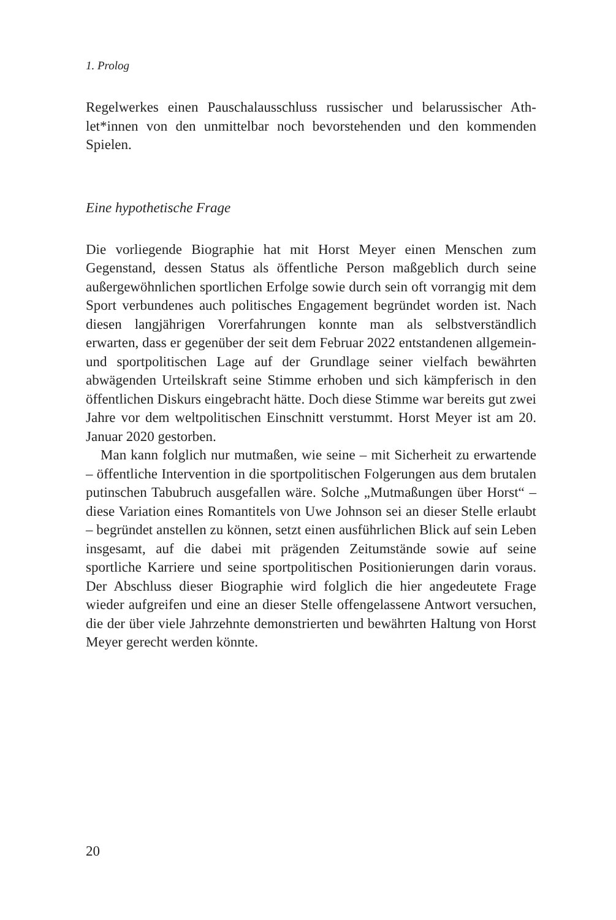1. Prolog
Regelwerkes einen Pauschalausschluss russischer und belarussischer Ath­let*innen von den unmittelbar noch bevorstehenden und den kommenden Spielen.
Eine hypothetische Frage
Die vorliegende Biographie hat mit Horst Meyer einen Menschen zum Gegenstand, dessen Status als öffentliche Person maßgeblich durch seine außergewöhnlichen sportlichen Erfolge sowie durch sein oft vorrangig mit dem Sport verbundenes auch politisches Engagement begründet worden ist. Nach diesen langjährigen Vorerfahrungen konnte man als selbstver­ständlich erwarten, dass er gegenüber der seit dem Februar 2022 entstande­nen allgemein- und sportpolitischen Lage auf der Grundlage seiner vielfach bewährten abwägenden Urteilskraft seine Stimme erhoben und sich kämp­ferisch in den öffentlichen Diskurs eingebracht hätte. Doch diese Stimme war bereits gut zwei Jahre vor dem weltpolitischen Einschnitt verstummt. Horst Meyer ist am 20. Januar 2020 gestorben.
Man kann folglich nur mutmaßen, wie seine – mit Sicherheit zu erwar­tende – öffentliche Intervention in die sportpolitischen Folgerungen aus dem brutalen putinschen Tabubruch ausgefallen wäre. Solche „Mutmaßun­gen über Horst“ – diese Variation eines Romantitels von Uwe Johnson sei an dieser Stelle erlaubt – begründet anstellen zu können, setzt einen ausführlichen Blick auf sein Leben insgesamt, auf die dabei mit prägen­den Zeitumstände sowie auf seine sportliche Karriere und seine sportpo­litischen Positionierungen darin voraus. Der Abschluss dieser Biographie wird folglich die hier angedeutete Frage wieder aufgreifen und eine an die­ser Stelle offengelassene Antwort versuchen, die der über viele Jahrzehnte demonstrierten und bewährten Haltung von Horst Meyer gerecht werden könnte.
20